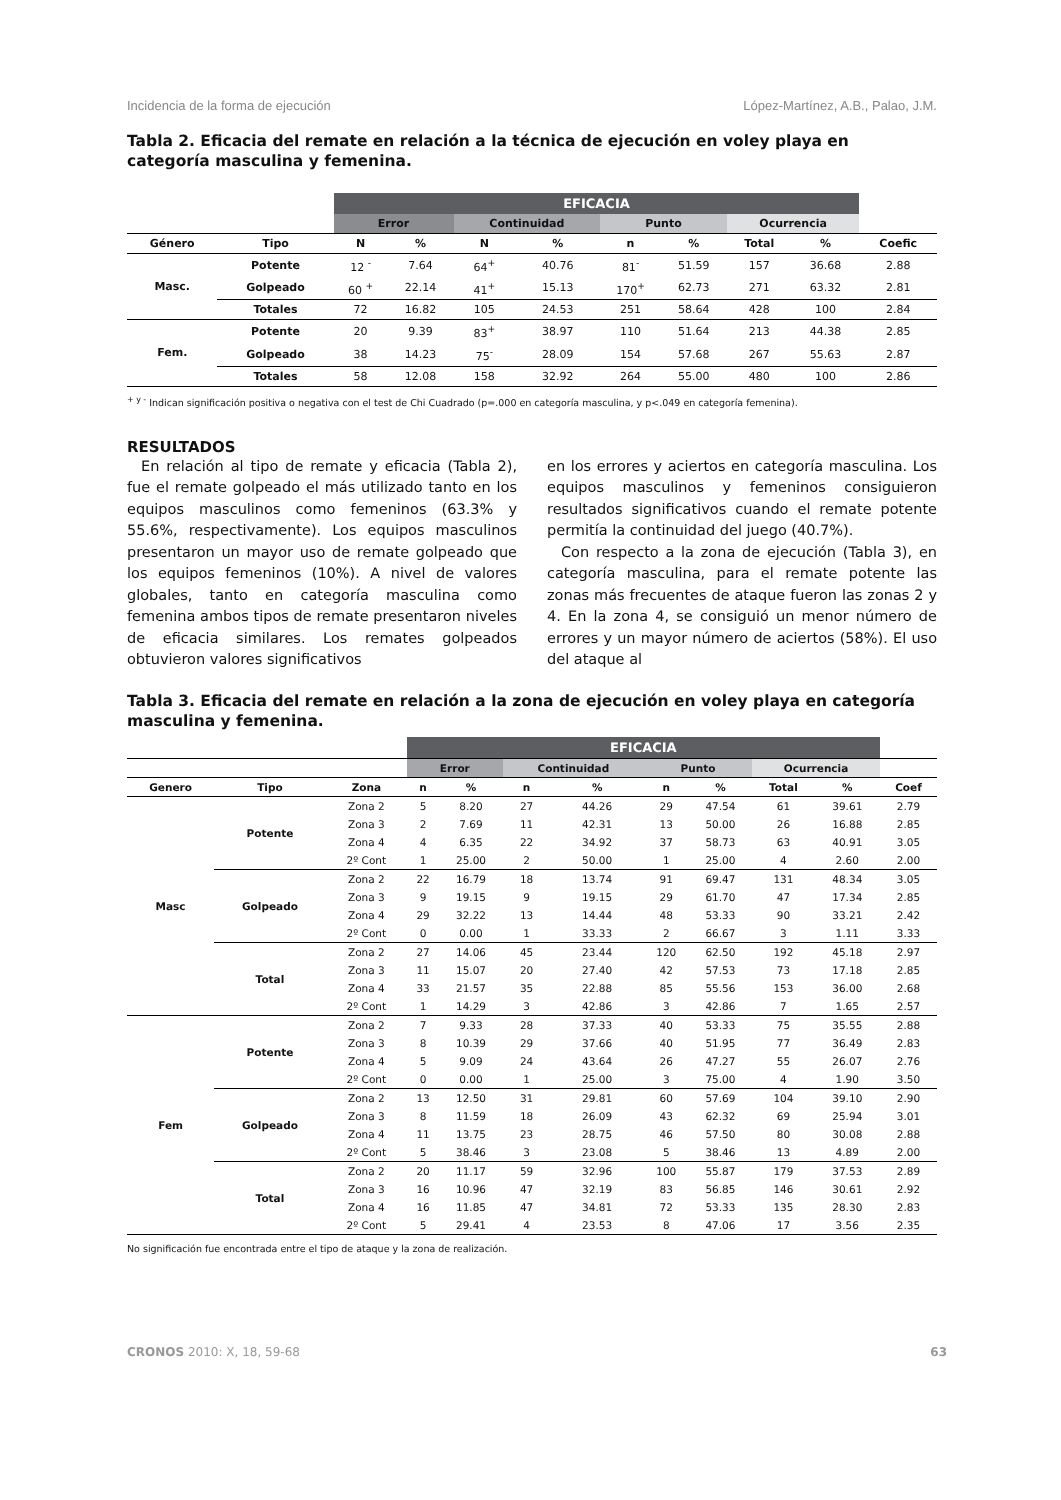Incidencia de la forma de ejecución López-Martínez, A.B., Palao, J.M.
Tabla 2. Eficacia del remate en relación a la técnica de ejecución en voley playa en categoría masculina y femenina.
| | | EFICACIA | | | | | | | | |
| --- | --- | --- | --- | --- | --- | --- | --- | --- | --- | --- |
| | | Error | | Continuidad | | Punto | | Ocurrencia | | |
| Género | Tipo | N | % | N | % | n | % | Total | % | Coefic |
| Masc. | Potente | 12 <sup>-</sup> | 7.64 | 64<sup>+</sup> | 40.76 | 81<sup>-</sup> | 51.59 | 157 | 36.68 | 2.88 |
| | Golpeado | 60 <sup>+</sup> | 22.14 | 41<sup>+</sup> | 15.13 | 170<sup>+</sup> | 62.73 | 271 | 63.32 | 2.81 |
| | Totales | 72 | 16.82 | 105 | 24.53 | 251 | 58.64 | 428 | 100 | 2.84 |
| Fem. | Potente | 20 | 9.39 | 83<sup>+</sup> | 38.97 | 110 | 51.64 | 213 | 44.38 | 2.85 |
| | Golpeado | 38 | 14.23 | 75<sup>-</sup> | 28.09 | 154 | 57.68 | 267 | 55.63 | 2.87 |
| | Totales | 58 | 12.08 | 158 | 32.92 | 264 | 55.00 | 480 | 100 | 2.86 |
<sup>+ y -</sup> Indican significación positiva o negativa con el test de Chi Cuadrado (p=.000 en categoría masculina, y p<.049 en categoría femenina).
RESULTADOS
En relación al tipo de remate y eficacia (Tabla 2), fue el remate golpeado el más utilizado tanto en los equipos masculinos como femeninos (63.3% y 55.6%, respectivamente). Los equipos masculinos presentaron un mayor uso de remate golpeado que los equipos femeninos (10%). A nivel de valores globales, tanto en categoría masculina como femenina ambos tipos de remate presentaron niveles de eficacia similares. Los remates golpeados obtuvieron valores significativos
en los errores y aciertos en categoría masculina. Los equipos masculinos y femeninos consiguieron resultados significativos cuando el remate potente permitía la continuidad del juego (40.7%).
Con respecto a la zona de ejecución (Tabla 3), en categoría masculina, para el remate potente las zonas más frecuentes de ataque fueron las zonas 2 y 4. En la zona 4, se consiguió un menor número de errores y un mayor número de aciertos (58%). El uso del ataque al
Tabla 3. Eficacia del remate en relación a la zona de ejecución en voley playa en categoría masculina y femenina.
| | | | EFICACIA | | | | | | | | |
| --- | --- | --- | --- | --- | --- | --- | --- | --- | --- | --- | --- |
| | | | Error | | Continuidad | | Punto | | Ocurrencia | | |
| Genero | Tipo | Zona | n | % | n | % | n | % | Total | % | Coef |
| Masc | Potente | Zona 2 | 5 | 8.20 | 27 | 44.26 | 29 | 47.54 | 61 | 39.61 | 2.79 |
| | | Zona 3 | 2 | 7.69 | 11 | 42.31 | 13 | 50.00 | 26 | 16.88 | 2.85 |
| | | Zona 4 | 4 | 6.35 | 22 | 34.92 | 37 | 58.73 | 63 | 40.91 | 3.05 |
| | | 2º Cont | 1 | 25.00 | 2 | 50.00 | 1 | 25.00 | 4 | 2.60 | 2.00 |
| | Golpeado | Zona 2 | 22 | 16.79 | 18 | 13.74 | 91 | 69.47 | 131 | 48.34 | 3.05 |
| | | Zona 3 | 9 | 19.15 | 9 | 19.15 | 29 | 61.70 | 47 | 17.34 | 2.85 |
| | | Zona 4 | 29 | 32.22 | 13 | 14.44 | 48 | 53.33 | 90 | 33.21 | 2.42 |
| | | 2º Cont | 0 | 0.00 | 1 | 33.33 | 2 | 66.67 | 3 | 1.11 | 3.33 |
| | Total | Zona 2 | 27 | 14.06 | 45 | 23.44 | 120 | 62.50 | 192 | 45.18 | 2.97 |
| | | Zona 3 | 11 | 15.07 | 20 | 27.40 | 42 | 57.53 | 73 | 17.18 | 2.85 |
| | | Zona 4 | 33 | 21.57 | 35 | 22.88 | 85 | 55.56 | 153 | 36.00 | 2.68 |
| | | 2º Cont | 1 | 14.29 | 3 | 42.86 | 3 | 42.86 | 7 | 1.65 | 2.57 |
| Fem | Potente | Zona 2 | 7 | 9.33 | 28 | 37.33 | 40 | 53.33 | 75 | 35.55 | 2.88 |
| | | Zona 3 | 8 | 10.39 | 29 | 37.66 | 40 | 51.95 | 77 | 36.49 | 2.83 |
| | | Zona 4 | 5 | 9.09 | 24 | 43.64 | 26 | 47.27 | 55 | 26.07 | 2.76 |
| | | 2º Cont | 0 | 0.00 | 1 | 25.00 | 3 | 75.00 | 4 | 1.90 | 3.50 |
| | Golpeado | Zona 2 | 13 | 12.50 | 31 | 29.81 | 60 | 57.69 | 104 | 39.10 | 2.90 |
| | | Zona 3 | 8 | 11.59 | 18 | 26.09 | 43 | 62.32 | 69 | 25.94 | 3.01 |
| | | Zona 4 | 11 | 13.75 | 23 | 28.75 | 46 | 57.50 | 80 | 30.08 | 2.88 |
| | | 2º Cont | 5 | 38.46 | 3 | 23.08 | 5 | 38.46 | 13 | 4.89 | 2.00 |
| | Total | Zona 2 | 20 | 11.17 | 59 | 32.96 | 100 | 55.87 | 179 | 37.53 | 2.89 |
| | | Zona 3 | 16 | 10.96 | 47 | 32.19 | 83 | 56.85 | 146 | 30.61 | 2.92 |
| | | Zona 4 | 16 | 11.85 | 47 | 34.81 | 72 | 53.33 | 135 | 28.30 | 2.83 |
| | | 2º Cont | 5 | 29.41 | 4 | 23.53 | 8 | 47.06 | 17 | 3.56 | 2.35 |
No significación fue encontrada entre el tipo de ataque y la zona de realización.
CRONOS 2010: X, 18, 59-68 63